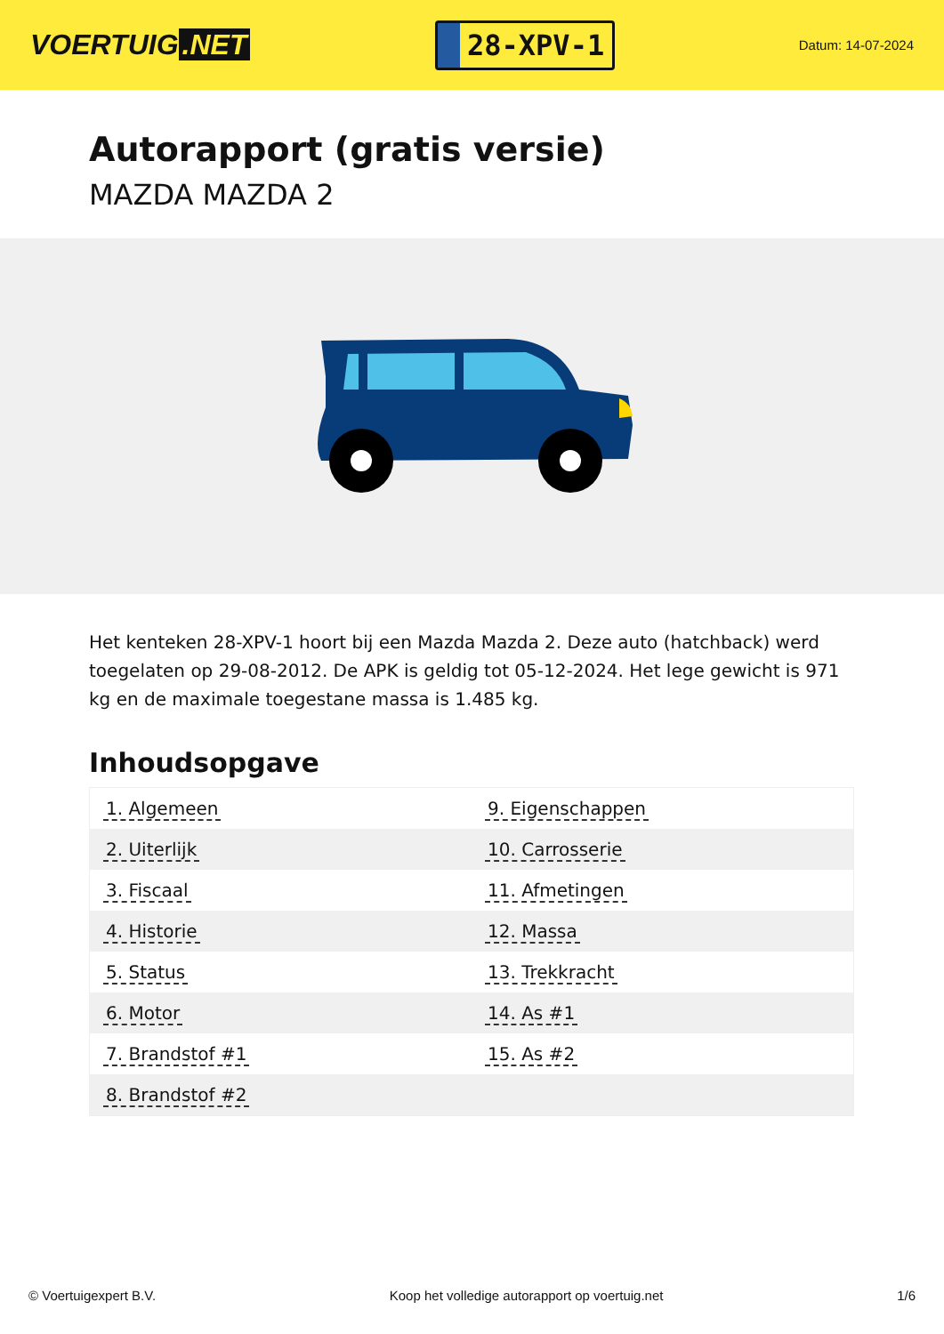VOERTUIG.NET
28-XPV-1
Datum: 14-07-2024
Autorapport (gratis versie)
MAZDA MAZDA 2
Het kenteken 28-XPV-1 hoort bij een Mazda Mazda 2. Deze auto (hatchback) werd toegelaten op 29-08-2012. De APK is geldig tot 05-12-2024. Het lege gewicht is 971 kg en de maximale toegestane massa is 1.485 kg.
Inhoudsopgave
| 1. Algemeen | 9. Eigenschappen |
| 2. Uiterlijk | 10. Carrosserie |
| 3. Fiscaal | 11. Afmetingen |
| 4. Historie | 12. Massa |
| 5. Status | 13. Trekkracht |
| 6. Motor | 14. As #1 |
| 7. Brandstof #1 | 15. As #2 |
| 8. Brandstof #2 | |
© Voertuigexpert B.V. Koop het volledige autorapport op voertuig.net 1/6